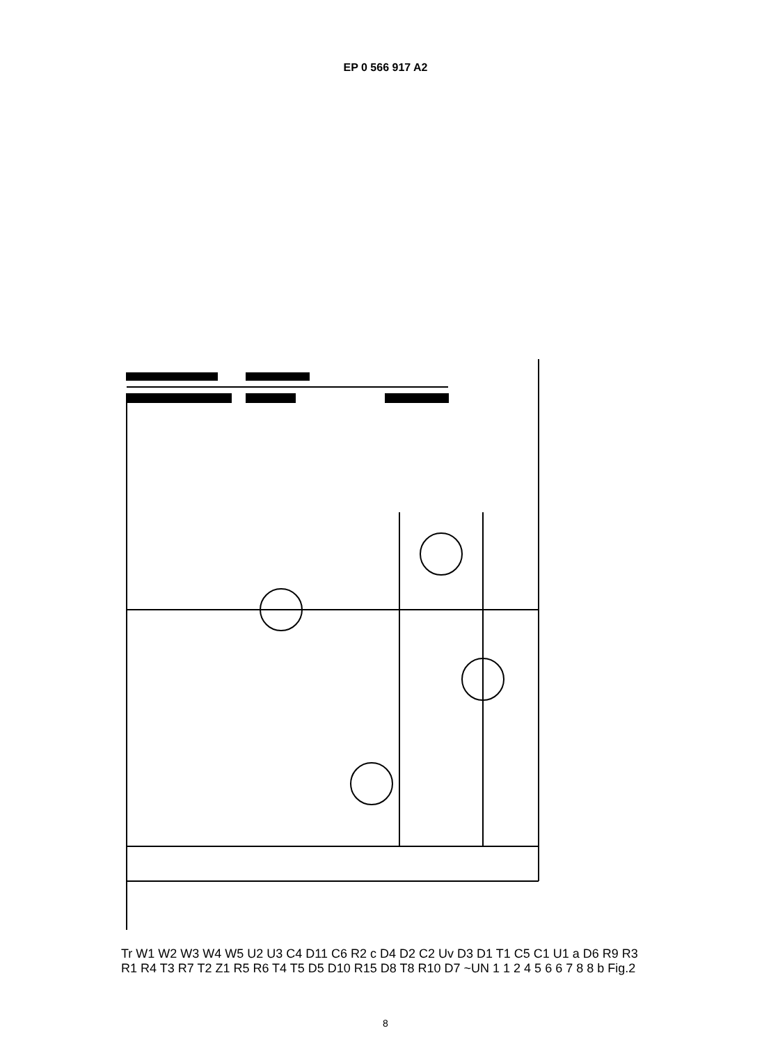EP 0 566 917 A2
Tr W1 W2 W3 W4 W5 U2 U3 C4 D11 C6 R2 c D4 D2 C2 Uv D3 D1 T1 C5 C1 U1 a D6 R9 R3 R1 R4 T3 R7 T2 Z1 R5 R6 T4 T5 D5 D10 R15 D8 T8 R10 D7 ~UN 1 1 2 4 5 6 6 7 8 8 b Fig.2
8